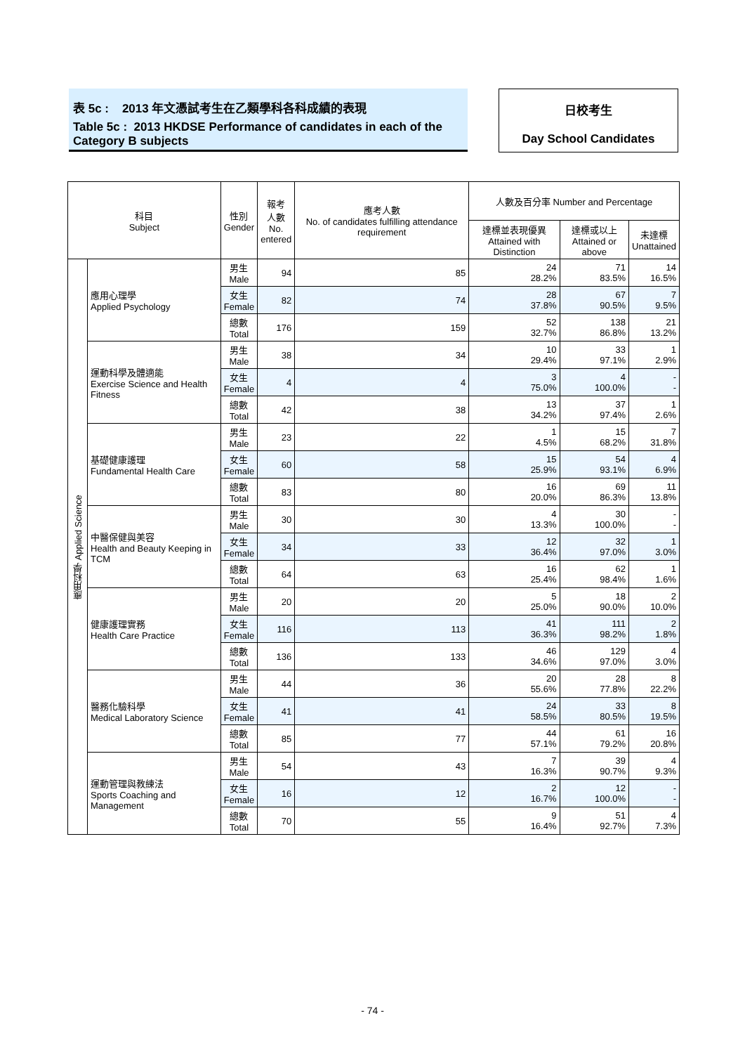表 5c : 2013 年文憑試考生在乙類學科各科成績的表現
Table 5c : 2013 HKDSE Performance of candidates in each of the Category B subjects
日校考生
Day School Candidates
| 科目 Subject | | 性別 Gender | 報考 人數 No. entered | 應考人數 No. of candidates fulfilling attendance requirement | 人數及百分率 Number and Percentage | | |
| --- | --- | --- | --- | --- | --- | --- | --- |
| | | | | | 達標並表現優異 Attained with Distinction | 達標或以上 Attained or above | 未達標 Unattained |
| 應用科學 Applied Science | 應用心理學 Applied Psychology | 男生 Male | 94 | 85 | 24 28.2% | 71 83.5% | 14 16.5% |
| | | 女生 Female | 82 | 74 | 28 37.8% | 67 90.5% | 7 9.5% |
| | | 總數 Total | 176 | 159 | 52 32.7% | 138 86.8% | 21 13.2% |
| | 運動科學及體適能 Exercise Science and Health Fitness | 男生 Male | 38 | 34 | 10 29.4% | 33 97.1% | 1 2.9% |
| | | 女生 Female | 4 | 4 | 3 75.0% | 4 100.0% | - - |
| | | 總數 Total | 42 | 38 | 13 34.2% | 37 97.4% | 1 2.6% |
| | 基礎健康護理 Fundamental Health Care | 男生 Male | 23 | 22 | 1 4.5% | 15 68.2% | 7 31.8% |
| | | 女生 Female | 60 | 58 | 15 25.9% | 54 93.1% | 4 6.9% |
| | | 總數 Total | 83 | 80 | 16 20.0% | 69 86.3% | 11 13.8% |
| | 中醫保健與美容 Health and Beauty Keeping in TCM | 男生 Male | 30 | 30 | 4 13.3% | 30 100.0% | - - |
| | | 女生 Female | 34 | 33 | 12 36.4% | 32 97.0% | 1 3.0% |
| | | 總數 Total | 64 | 63 | 16 25.4% | 62 98.4% | 1 1.6% |
| | 健康護理實務 Health Care Practice | 男生 Male | 20 | 20 | 5 25.0% | 18 90.0% | 2 10.0% |
| | | 女生 Female | 116 | 113 | 41 36.3% | 111 98.2% | 2 1.8% |
| | | 總數 Total | 136 | 133 | 46 34.6% | 129 97.0% | 4 3.0% |
| | 醫務化驗科學 Medical Laboratory Science | 男生 Male | 44 | 36 | 20 55.6% | 28 77.8% | 8 22.2% |
| | | 女生 Female | 41 | 41 | 24 58.5% | 33 80.5% | 8 19.5% |
| | | 總數 Total | 85 | 77 | 44 57.1% | 61 79.2% | 16 20.8% |
| | 運動管理與教練法 Sports Coaching and Management | 男生 Male | 54 | 43 | 7 16.3% | 39 90.7% | 4 9.3% |
| | | 女生 Female | 16 | 12 | 2 16.7% | 12 100.0% | - - |
| | | 總數 Total | 70 | 55 | 9 16.4% | 51 92.7% | 4 7.3% |
- 74 -